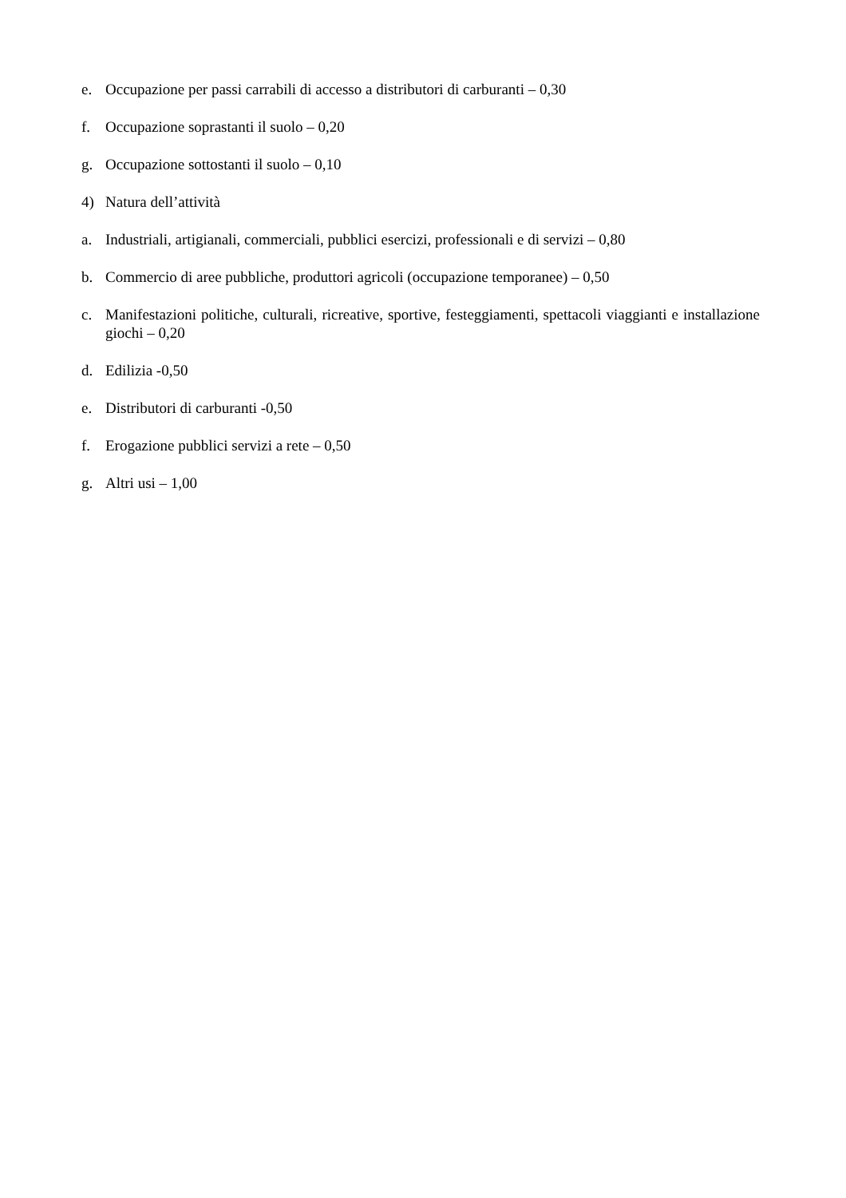e. Occupazione per passi carrabili di accesso a distributori di carburanti – 0,30
f. Occupazione soprastanti il suolo – 0,20
g. Occupazione sottostanti il suolo – 0,10
4) Natura dell’attività
a. Industriali, artigianali, commerciali, pubblici esercizi, professionali e di servizi – 0,80
b. Commercio di aree pubbliche, produttori agricoli (occupazione temporanee) – 0,50
c. Manifestazioni politiche, culturali, ricreative, sportive, festeggiamenti, spettacoli viaggianti e installazione giochi – 0,20
d. Edilizia -0,50
e. Distributori di carburanti -0,50
f. Erogazione pubblici servizi a rete – 0,50
g. Altri usi – 1,00